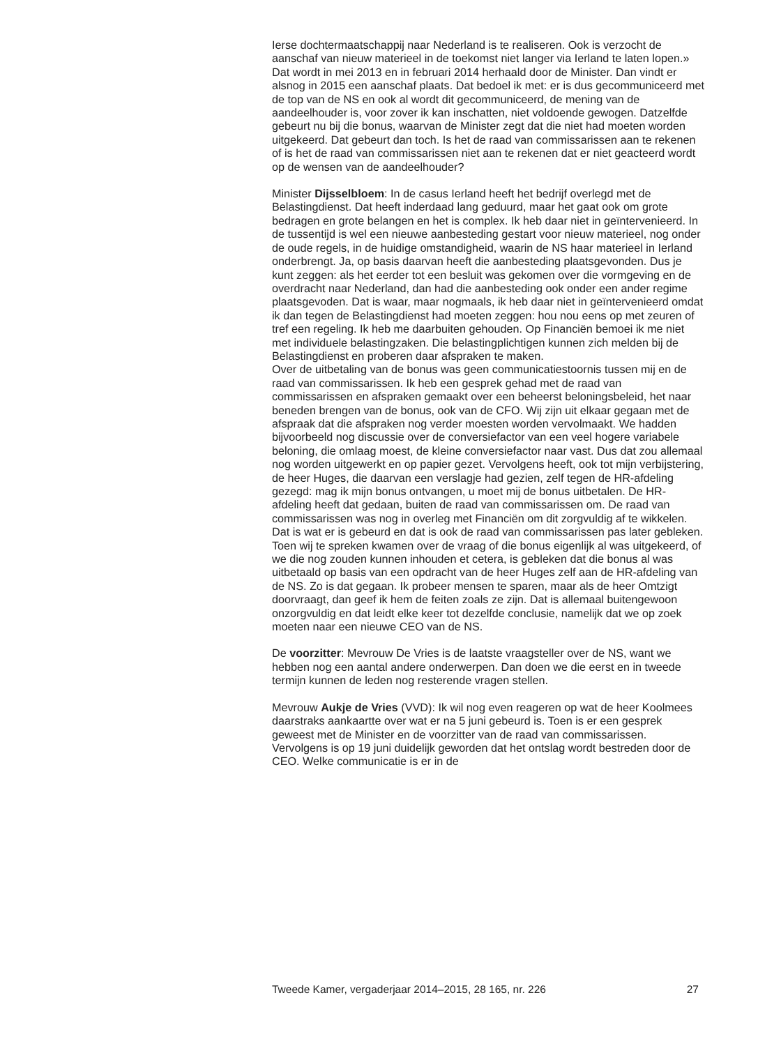Ierse dochtermaatschappij naar Nederland is te realiseren. Ook is verzocht de aanschaf van nieuw materieel in de toekomst niet langer via Ierland te laten lopen.» Dat wordt in mei 2013 en in februari 2014 herhaald door de Minister. Dan vindt er alsnog in 2015 een aanschaf plaats. Dat bedoel ik met: er is dus gecommuniceerd met de top van de NS en ook al wordt dit gecommuniceerd, de mening van de aandeelhouder is, voor zover ik kan inschatten, niet voldoende gewogen. Datzelfde gebeurt nu bij die bonus, waarvan de Minister zegt dat die niet had moeten worden uitgekeerd. Dat gebeurt dan toch. Is het de raad van commissarissen aan te rekenen of is het de raad van commissarissen niet aan te rekenen dat er niet geacteerd wordt op de wensen van de aandeelhouder?
Minister Dijsselbloem: In de casus Ierland heeft het bedrijf overlegd met de Belastingdienst. Dat heeft inderdaad lang geduurd, maar het gaat ook om grote bedragen en grote belangen en het is complex. Ik heb daar niet in geïntervenieerd. In de tussentijd is wel een nieuwe aanbesteding gestart voor nieuw materieel, nog onder de oude regels, in de huidige omstandigheid, waarin de NS haar materieel in Ierland onderbrengt. Ja, op basis daarvan heeft die aanbesteding plaatsgevonden. Dus je kunt zeggen: als het eerder tot een besluit was gekomen over die vormgeving en de overdracht naar Nederland, dan had die aanbesteding ook onder een ander regime plaatsgevoden. Dat is waar, maar nogmaals, ik heb daar niet in geïntervenieerd omdat ik dan tegen de Belastingdienst had moeten zeggen: hou nou eens op met zeuren of tref een regeling. Ik heb me daarbuiten gehouden. Op Financiën bemoei ik me niet met individuele belastingzaken. Die belastingplichtigen kunnen zich melden bij de Belastingdienst en proberen daar afspraken te maken.
Over de uitbetaling van de bonus was geen communicatiestoornis tussen mij en de raad van commissarissen. Ik heb een gesprek gehad met de raad van commissarissen en afspraken gemaakt over een beheerst beloningsbeleid, het naar beneden brengen van de bonus, ook van de CFO. Wij zijn uit elkaar gegaan met de afspraak dat die afspraken nog verder moesten worden vervolmaakt. We hadden bijvoorbeeld nog discussie over de conversiefactor van een veel hogere variabele beloning, die omlaag moest, de kleine conversiefactor naar vast. Dus dat zou allemaal nog worden uitgewerkt en op papier gezet. Vervolgens heeft, ook tot mijn verbijstering, de heer Huges, die daarvan een verslagje had gezien, zelf tegen de HR-afdeling gezegd: mag ik mijn bonus ontvangen, u moet mij de bonus uitbetalen. De HR-afdeling heeft dat gedaan, buiten de raad van commissarissen om. De raad van commissarissen was nog in overleg met Financiën om dit zorgvuldig af te wikkelen. Dat is wat er is gebeurd en dat is ook de raad van commissarissen pas later gebleken. Toen wij te spreken kwamen over de vraag of die bonus eigenlijk al was uitgekeerd, of we die nog zouden kunnen inhouden et cetera, is gebleken dat die bonus al was uitbetaald op basis van een opdracht van de heer Huges zelf aan de HR-afdeling van de NS. Zo is dat gegaan. Ik probeer mensen te sparen, maar als de heer Omtzigt doorvraagt, dan geef ik hem de feiten zoals ze zijn. Dat is allemaal buitengewoon onzorgvuldig en dat leidt elke keer tot dezelfde conclusie, namelijk dat we op zoek moeten naar een nieuwe CEO van de NS.
De voorzitter: Mevrouw De Vries is de laatste vraagsteller over de NS, want we hebben nog een aantal andere onderwerpen. Dan doen we die eerst en in tweede termijn kunnen de leden nog resterende vragen stellen.
Mevrouw Aukje de Vries (VVD): Ik wil nog even reageren op wat de heer Koolmees daarstraks aankaartte over wat er na 5 juni gebeurd is. Toen is er een gesprek geweest met de Minister en de voorzitter van de raad van commissarissen. Vervolgens is op 19 juni duidelijk geworden dat het ontslag wordt bestreden door de CEO. Welke communicatie is er in de
Tweede Kamer, vergaderjaar 2014–2015, 28 165, nr. 226 27